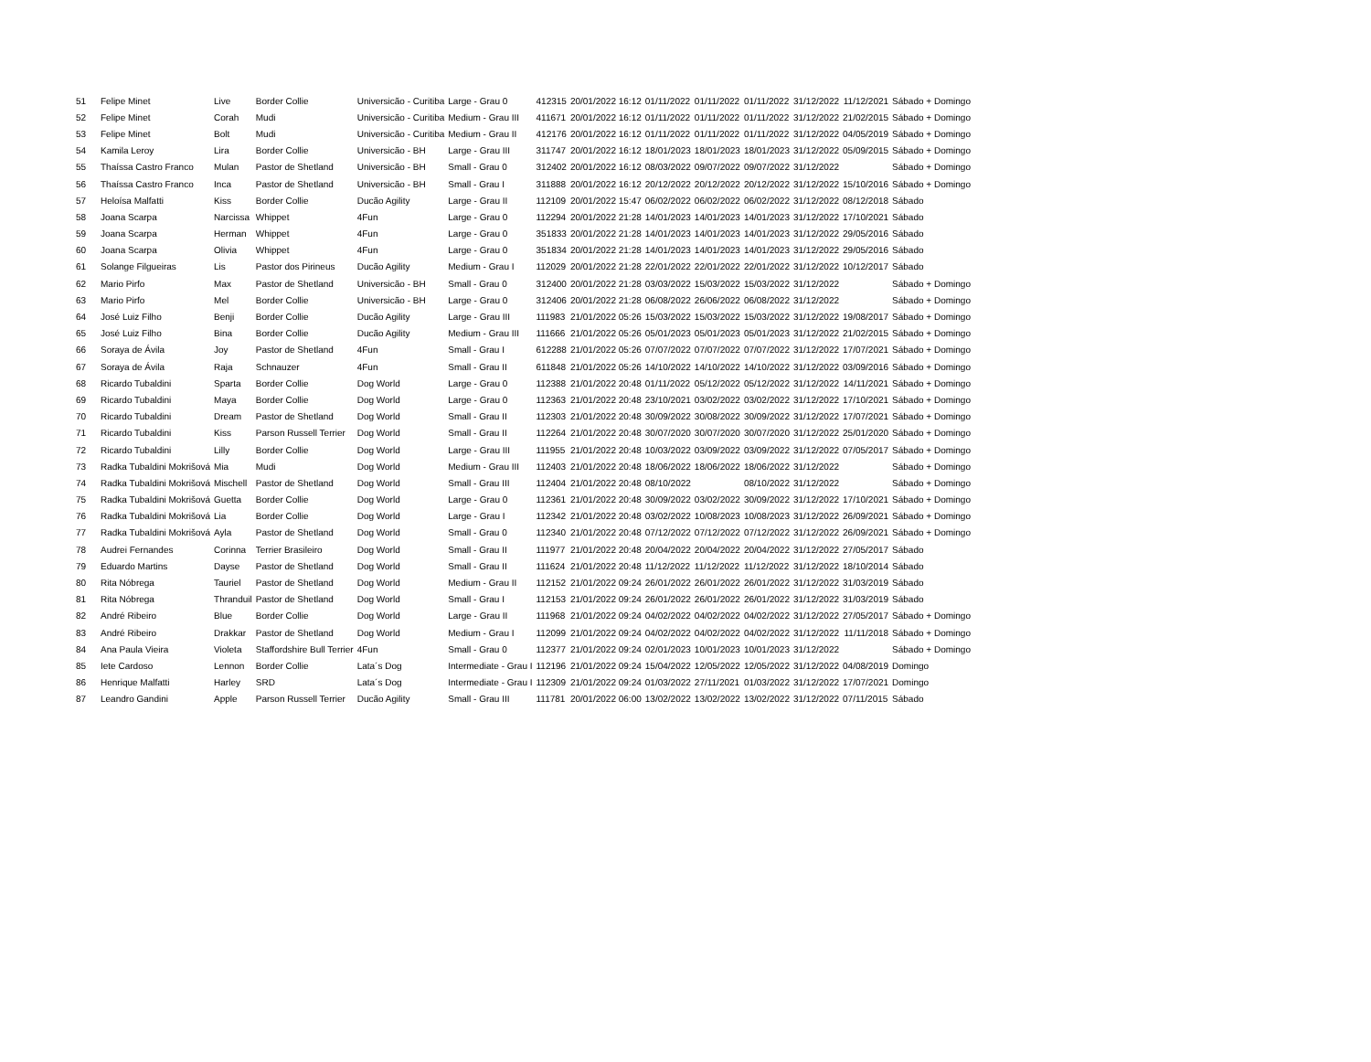| 51 | Felipe Minet | Live | Border Collie | Universicão - Curitiba | Large - Grau 0 | 412315 | 20/01/2022 16:12 | 01/11/2022 | 01/11/2022 | 01/11/2022 | 31/12/2022 | 11/12/2021 | Sábado + Domingo |
| 52 | Felipe Minet | Corah | Mudi | Universicão - Curitiba | Medium - Grau III | 411671 | 20/01/2022 16:12 | 01/11/2022 | 01/11/2022 | 01/11/2022 | 31/12/2022 | 21/02/2015 | Sábado + Domingo |
| 53 | Felipe Minet | Bolt | Mudi | Universicão - Curitiba | Medium - Grau II | 412176 | 20/01/2022 16:12 | 01/11/2022 | 01/11/2022 | 01/11/2022 | 31/12/2022 | 04/05/2019 | Sábado + Domingo |
| 54 | Kamila Leroy | Lira | Border Collie | Universicão - BH | Large - Grau III | 311747 | 20/01/2022 16:12 | 18/01/2023 | 18/01/2023 | 18/01/2023 | 31/12/2022 | 05/09/2015 | Sábado + Domingo |
| 55 | Thaíssa Castro Franco | Mulan | Pastor de Shetland | Universicão - BH | Small - Grau 0 | 312402 | 20/01/2022 16:12 | 08/03/2022 | 09/07/2022 | 09/07/2022 | 31/12/2022 | | Sábado + Domingo |
| 56 | Thaíssa Castro Franco | Inca | Pastor de Shetland | Universicão - BH | Small - Grau I | 311888 | 20/01/2022 16:12 | 20/12/2022 | 20/12/2022 | 20/12/2022 | 31/12/2022 | 15/10/2016 | Sábado + Domingo |
| 57 | Heloísa Malfatti | Kiss | Border Collie | Ducão Agility | Large - Grau II | 112109 | 20/01/2022 15:47 | 06/02/2022 | 06/02/2022 | 06/02/2022 | 31/12/2022 | 08/12/2018 | Sábado |
| 58 | Joana Scarpa | Narcissa | Whippet | 4Fun | Large - Grau 0 | 112294 | 20/01/2022 21:28 | 14/01/2023 | 14/01/2023 | 14/01/2023 | 31/12/2022 | 17/10/2021 | Sábado |
| 59 | Joana Scarpa | Herman | Whippet | 4Fun | Large - Grau 0 | 351833 | 20/01/2022 21:28 | 14/01/2023 | 14/01/2023 | 14/01/2023 | 31/12/2022 | 29/05/2016 | Sábado |
| 60 | Joana Scarpa | Olivia | Whippet | 4Fun | Large - Grau 0 | 351834 | 20/01/2022 21:28 | 14/01/2023 | 14/01/2023 | 14/01/2023 | 31/12/2022 | 29/05/2016 | Sábado |
| 61 | Solange Filgueiras | Lis | Pastor dos Pirineus | Ducão Agility | Medium - Grau I | 112029 | 20/01/2022 21:28 | 22/01/2022 | 22/01/2022 | 22/01/2022 | 31/12/2022 | 10/12/2017 | Sábado |
| 62 | Mario Pirfo | Max | Pastor de Shetland | Universicão - BH | Small - Grau 0 | 312400 | 20/01/2022 21:28 | 03/03/2022 | 15/03/2022 | 15/03/2022 | 31/12/2022 | | Sábado + Domingo |
| 63 | Mario Pirfo | Mel | Border Collie | Universicão - BH | Large - Grau 0 | 312406 | 20/01/2022 21:28 | 06/08/2022 | 26/06/2022 | 06/08/2022 | 31/12/2022 | | Sábado + Domingo |
| 64 | José Luiz Filho | Benji | Border Collie | Ducão Agility | Large - Grau III | 111983 | 21/01/2022 05:26 | 15/03/2022 | 15/03/2022 | 15/03/2022 | 31/12/2022 | 19/08/2017 | Sábado + Domingo |
| 65 | José Luiz Filho | Bina | Border Collie | Ducão Agility | Medium - Grau III | 111666 | 21/01/2022 05:26 | 05/01/2023 | 05/01/2023 | 05/01/2023 | 31/12/2022 | 21/02/2015 | Sábado + Domingo |
| 66 | Soraya de Ávila | Joy | Pastor de Shetland | 4Fun | Small - Grau I | 612288 | 21/01/2022 05:26 | 07/07/2022 | 07/07/2022 | 07/07/2022 | 31/12/2022 | 17/07/2021 | Sábado + Domingo |
| 67 | Soraya de Ávila | Raja | Schnauzer | 4Fun | Small - Grau II | 611848 | 21/01/2022 05:26 | 14/10/2022 | 14/10/2022 | 14/10/2022 | 31/12/2022 | 03/09/2016 | Sábado + Domingo |
| 68 | Ricardo Tubaldini | Sparta | Border Collie | Dog World | Large - Grau 0 | 112388 | 21/01/2022 20:48 | 01/11/2022 | 05/12/2022 | 05/12/2022 | 31/12/2022 | 14/11/2021 | Sábado + Domingo |
| 69 | Ricardo Tubaldini | Maya | Border Collie | Dog World | Large - Grau 0 | 112363 | 21/01/2022 20:48 | 23/10/2021 | 03/02/2022 | 03/02/2022 | 31/12/2022 | 17/10/2021 | Sábado + Domingo |
| 70 | Ricardo Tubaldini | Dream | Pastor de Shetland | Dog World | Small - Grau II | 112303 | 21/01/2022 20:48 | 30/09/2022 | 30/08/2022 | 30/09/2022 | 31/12/2022 | 17/07/2021 | Sábado + Domingo |
| 71 | Ricardo Tubaldini | Kiss | Parson Russell Terrier | Dog World | Small - Grau II | 112264 | 21/01/2022 20:48 | 30/07/2020 | 30/07/2020 | 30/07/2020 | 31/12/2022 | 25/01/2020 | Sábado + Domingo |
| 72 | Ricardo Tubaldini | Lilly | Border Collie | Dog World | Large - Grau III | 111955 | 21/01/2022 20:48 | 10/03/2022 | 03/09/2022 | 03/09/2022 | 31/12/2022 | 07/05/2017 | Sábado + Domingo |
| 73 | Radka Tubaldini Mokrišová | Mia | Mudi | Dog World | Medium - Grau III | 112403 | 21/01/2022 20:48 | 18/06/2022 | 18/06/2022 | 18/06/2022 | 31/12/2022 | | Sábado + Domingo |
| 74 | Radka Tubaldini Mokrišová | Mischell | Pastor de Shetland | Dog World | Small - Grau III | 112404 | 21/01/2022 20:48 | 08/10/2022 | | 08/10/2022 | 31/12/2022 | | Sábado + Domingo |
| 75 | Radka Tubaldini Mokrišová | Guetta | Border Collie | Dog World | Large - Grau 0 | 112361 | 21/01/2022 20:48 | 30/09/2022 | 03/02/2022 | 30/09/2022 | 31/12/2022 | 17/10/2021 | Sábado + Domingo |
| 76 | Radka Tubaldini Mokrišová | Lia | Border Collie | Dog World | Large - Grau I | 112342 | 21/01/2022 20:48 | 03/02/2022 | 10/08/2023 | 10/08/2023 | 31/12/2022 | 26/09/2021 | Sábado + Domingo |
| 77 | Radka Tubaldini Mokrišová | Ayla | Pastor de Shetland | Dog World | Small - Grau 0 | 112340 | 21/01/2022 20:48 | 07/12/2022 | 07/12/2022 | 07/12/2022 | 31/12/2022 | 26/09/2021 | Sábado + Domingo |
| 78 | Audrei Fernandes | Corinna | Terrier Brasileiro | Dog World | Small - Grau II | 111977 | 21/01/2022 20:48 | 20/04/2022 | 20/04/2022 | 20/04/2022 | 31/12/2022 | 27/05/2017 | Sábado |
| 79 | Eduardo Martins | Dayse | Pastor de Shetland | Dog World | Small - Grau II | 111624 | 21/01/2022 20:48 | 11/12/2022 | 11/12/2022 | 11/12/2022 | 31/12/2022 | 18/10/2014 | Sábado |
| 80 | Rita Nóbrega | Tauriel | Pastor de Shetland | Dog World | Medium - Grau II | 112152 | 21/01/2022 09:24 | 26/01/2022 | 26/01/2022 | 26/01/2022 | 31/12/2022 | 31/03/2019 | Sábado |
| 81 | Rita Nóbrega | Thranduil | Pastor de Shetland | Dog World | Small - Grau I | 112153 | 21/01/2022 09:24 | 26/01/2022 | 26/01/2022 | 26/01/2022 | 31/12/2022 | 31/03/2019 | Sábado |
| 82 | André Ribeiro | Blue | Border Collie | Dog World | Large - Grau II | 111968 | 21/01/2022 09:24 | 04/02/2022 | 04/02/2022 | 04/02/2022 | 31/12/2022 | 27/05/2017 | Sábado + Domingo |
| 83 | André Ribeiro | Drakkar | Pastor de Shetland | Dog World | Medium - Grau I | 112099 | 21/01/2022 09:24 | 04/02/2022 | 04/02/2022 | 04/02/2022 | 31/12/2022 | 11/11/2018 | Sábado + Domingo |
| 84 | Ana Paula Vieira | Violeta | Staffordshire Bull Terrier | 4Fun | Small - Grau 0 | 112377 | 21/01/2022 09:24 | 02/01/2023 | 10/01/2023 | 10/01/2023 | 31/12/2022 | | Sábado + Domingo |
| 85 | Iete Cardoso | Lennon | Border Collie | Lata´s Dog | Intermediate - Grau I | 112196 | 21/01/2022 09:24 | 15/04/2022 | 12/05/2022 | 12/05/2022 | 31/12/2022 | 04/08/2019 | Domingo |
| 86 | Henrique Malfatti | Harley | SRD | Lata´s Dog | Intermediate - Grau I | 112309 | 21/01/2022 09:24 | 01/03/2022 | 27/11/2021 | 01/03/2022 | 31/12/2022 | 17/07/2021 | Domingo |
| 87 | Leandro Gandini | Apple | Parson Russell Terrier | Ducão Agility | Small - Grau III | 111781 | 20/01/2022 06:00 | 13/02/2022 | 13/02/2022 | 13/02/2022 | 31/12/2022 | 07/11/2015 | Sábado |